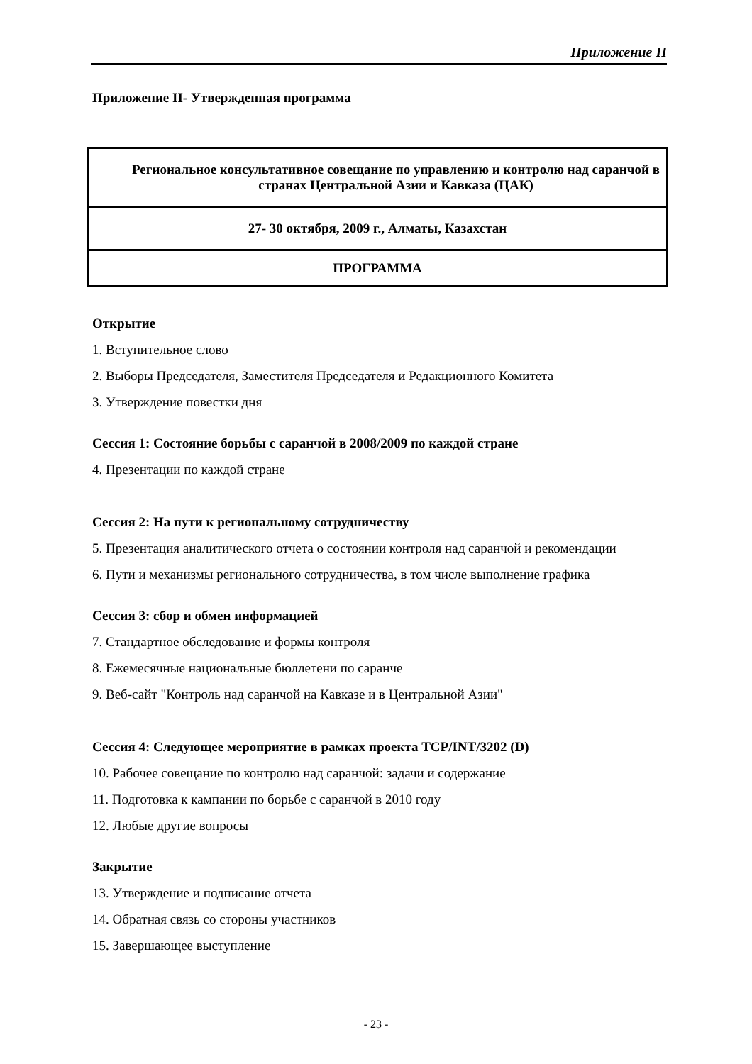Приложение II
Приложение II- Утвержденная программа
| Региональное консультативное совещание по управлению и контролю над саранчой в странах Центральной Азии и Кавказа (ЦАК) |
| 27- 30 октября, 2009 г., Алматы, Казахстан |
| ПРОГРАММА |
Открытие
1. Вступительное слово
2. Выборы Председателя, Заместителя Председателя и Редакционного Комитета
3. Утверждение повестки дня
Сессия 1: Состояние борьбы с саранчой в 2008/2009 по каждой стране
4. Презентации по каждой стране
Сессия 2: На пути к региональному сотрудничеству
5. Презентация аналитического отчета о состоянии контроля над саранчой и рекомендации
6. Пути и механизмы регионального сотрудничества, в том числе выполнение графика
Сессия 3: сбор и обмен информацией
7. Стандартное обследование и формы контроля
8. Ежемесячные национальные бюллетени по саранче
9. Веб-сайт "Контроль над саранчой на Кавказе и в Центральной Азии"
Сессия 4: Следующее мероприятие в рамках проекта TCP/INT/3202 (D)
10. Рабочее совещание по контролю над саранчой: задачи и содержание
11. Подготовка к кампании по борьбе с саранчой в 2010 году
12. Любые другие вопросы
Закрытие
13. Утверждение и подписание отчета
14. Обратная связь со стороны участников
15. Завершающее выступление
- 23 -